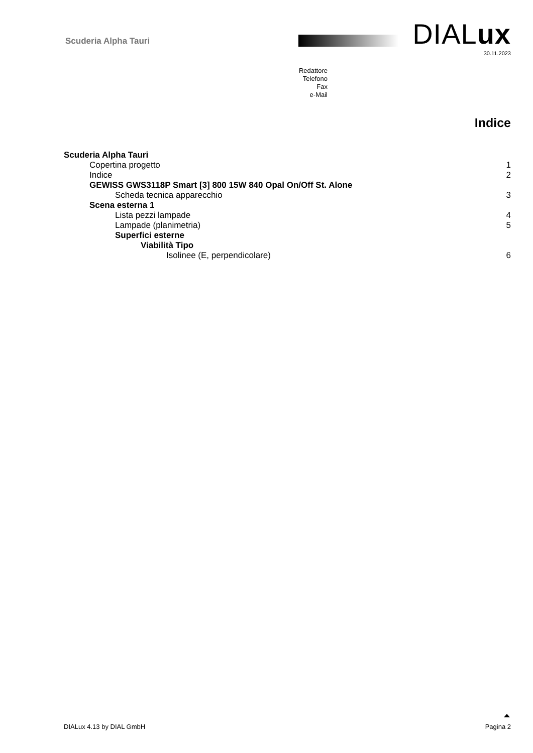Scuderia Alpha Tauri DIALux
30.11.2023
Redattore
Telefono
Fax
e-Mail
Indice
Scuderia Alpha Tauri
Copertina progetto 1
Indice 2
GEWISS GWS3118P Smart [3] 800 15W 840 Opal On/Off St. Alone
Scheda tecnica apparecchio 3
Scena esterna 1
Lista pezzi lampade 4
Lampade (planimetria) 5
Superfici esterne
Viabilità Tipo
Isolinee (E, perpendicolare) 6
DIALux 4.13 by DIAL GmbH Pagina 2